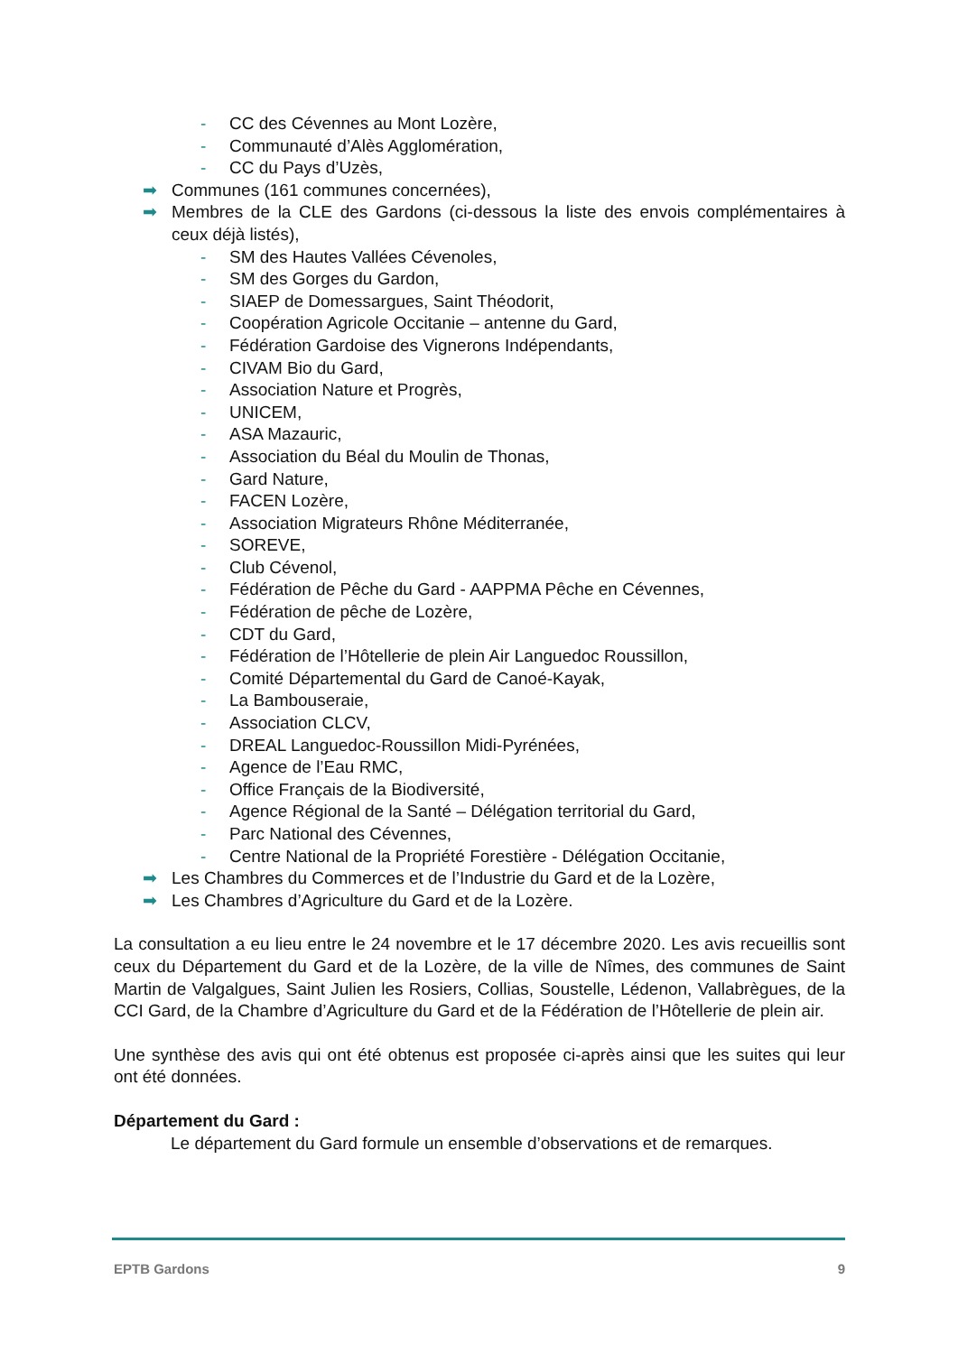- CC des Cévennes au Mont Lozère,
- Communauté d’Alès Agglomération,
- CC du Pays d’Uzès,
➡ Communes (161 communes concernées),
➡ Membres de la CLE des Gardons (ci-dessous la liste des envois complémentaires à ceux déjà listés),
- SM des Hautes Vallées Cévenoles,
- SM des Gorges du Gardon,
- SIAEP de Domessargues, Saint Théodorit,
- Coopération Agricole Occitanie – antenne du Gard,
- Fédération Gardoise des Vignerons Indépendants,
- CIVAM Bio du Gard,
- Association Nature et Progrès,
- UNICEM,
- ASA Mazauric,
- Association du Béal du Moulin de Thonas,
- Gard Nature,
- FACEN Lozère,
- Association Migrateurs Rhône Méditerranée,
- SOREVE,
- Club Cévenol,
- Fédération de Pêche du Gard - AAPPMA Pêche en Cévennes,
- Fédération de pêche de Lozère,
- CDT du Gard,
- Fédération de l’Hôtellerie de plein Air Languedoc Roussillon,
- Comité Départemental du Gard de Canoé-Kayak,
- La Bambouseraie,
- Association CLCV,
- DREAL Languedoc-Roussillon Midi-Pyrénées,
- Agence de l’Eau RMC,
- Office Français de la Biodiversité,
- Agence Régional de la Santé – Délégation territorial du Gard,
- Parc National des Cévennes,
- Centre National de la Propriété Forestière - Délégation Occitanie,
➡ Les Chambres du Commerces et de l’Industrie du Gard et de la Lozère,
➡ Les Chambres d’Agriculture du Gard et de la Lozère.
La consultation a eu lieu entre le 24 novembre et le 17 décembre 2020. Les avis recueillis sont ceux du Département du Gard et de la Lozère, de la ville de Nîmes, des communes de Saint Martin de Valgalgues, Saint Julien les Rosiers, Collias, Soustelle, Lédenon, Vallabrègues, de la CCI Gard, de la Chambre d’Agriculture du Gard et de la Fédération de l’Hôtellerie de plein air.
Une synthèse des avis qui ont été obtenus est proposée ci-après ainsi que les suites qui leur ont été données.
Département du Gard :
Le département du Gard formule un ensemble d’observations et de remarques.
EPTB Gardons 9